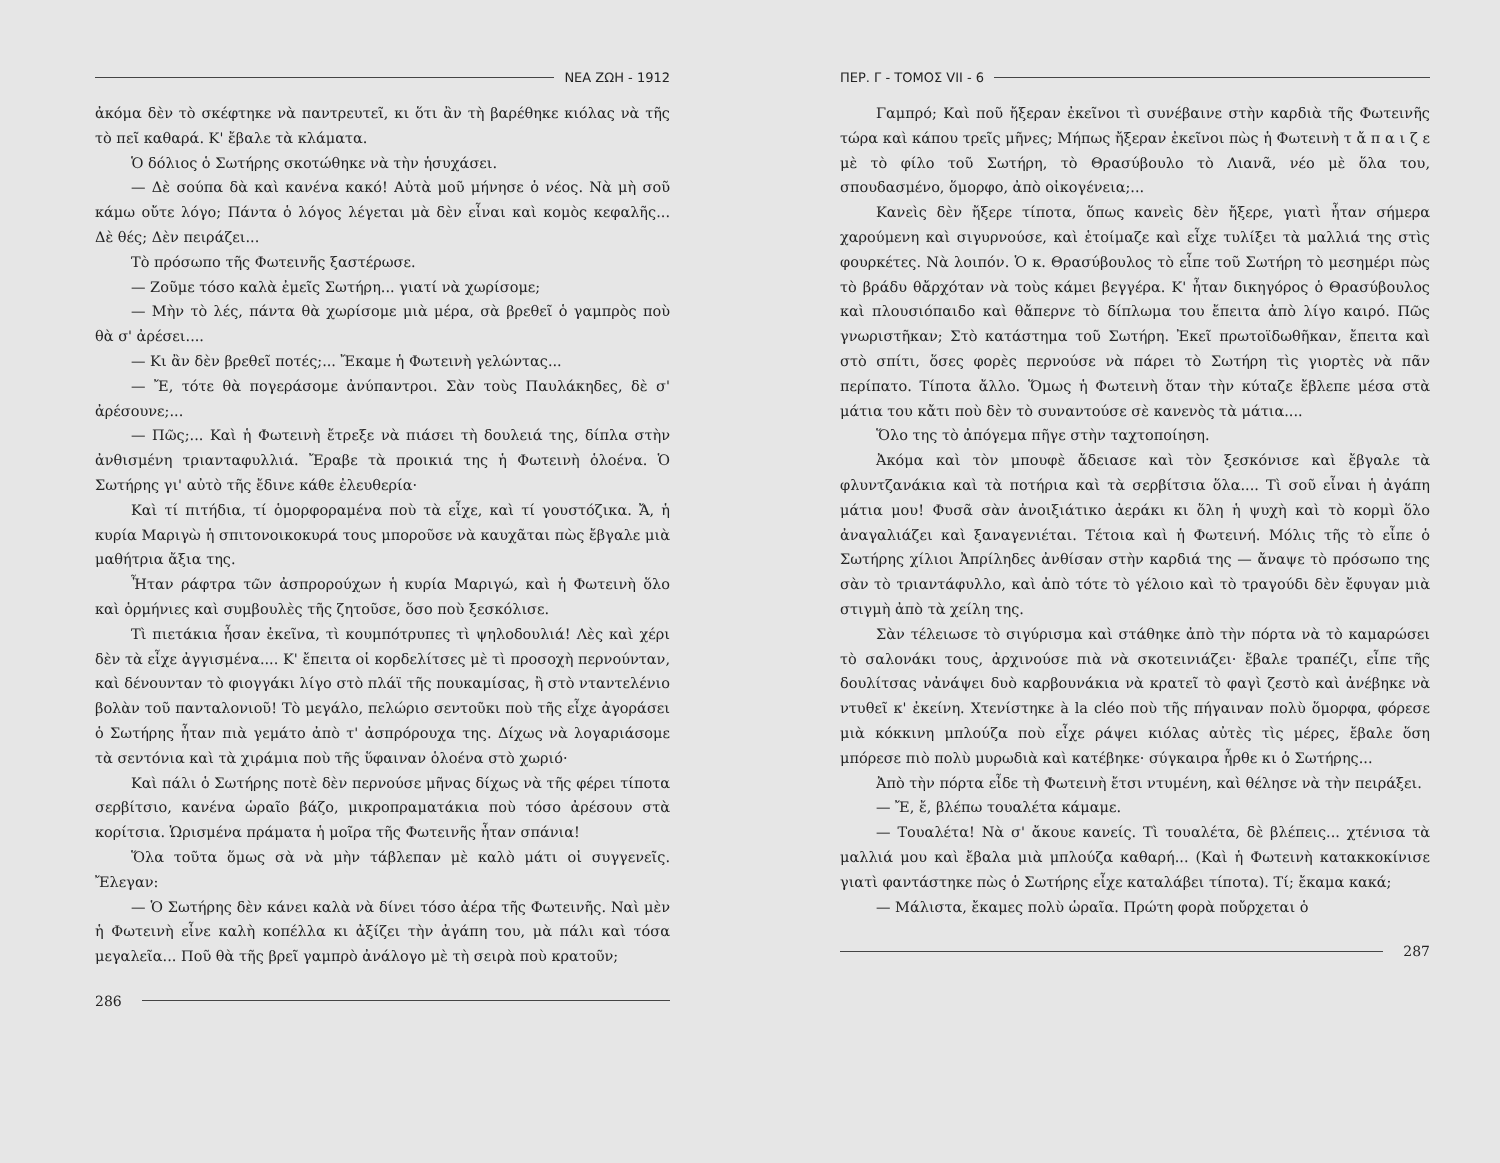ΝΕΑ ΖΩΗ - 1912
ἀκόμα δὲν τὸ σκέφτηκε νὰ παντρευτεῖ, κι ὅτι ἂν τὴ βαρέθηκε κιόλας νὰ τῆς τὸ πεῖ καθαρά. Κ' ἔβαλε τὰ κλάματα.
Ὁ δόλιος ὁ Σωτήρης σκοτώθηκε νὰ τὴν ἡσυχάσει.
— Δὲ σούπα δὰ καὶ κανένα κακό! Αὐτὰ μοῦ μήνησε ὁ νέος. Νὰ μὴ σοῦ κάμω οὔτε λόγο; Πάντα ὁ λόγος λέγεται μὰ δὲν εἶναι καὶ κομὸς κεφαλῆς... Δὲ θές; Δὲν πειράζει...
Τὸ πρόσωπο τῆς Φωτεινῆς ξαστέρωσε.
— Ζοῦμε τόσο καλὰ ἐμεῖς Σωτήρη... γιατί νὰ χωρίσομε;
— Μὴν τὸ λές, πάντα θὰ χωρίσομε μιὰ μέρα, σὰ βρεθεῖ ὁ γαμπρὸς ποὺ θὰ σ' ἀρέσει....
— Κι ἂν δὲν βρεθεῖ ποτές;... Ἔκαμε ἡ Φωτεινὴ γελώντας...
— Ἔ, τότε θὰ πογεράσομε ἀνύπαντροι. Σὰν τοὺς Παυλάκηδες, δὲ σ' ἀρέσουνε;...
— Πῶς;... Καὶ ἡ Φωτεινὴ ἔτρεξε νὰ πιάσει τὴ δουλειά της, δίπλα στὴν ἀνθισμένη τριανταφυλλιά. Ἔραβε τὰ προικιά της ἡ Φωτεινὴ ὁλοένα. Ὁ Σωτήρης γι' αὐτὸ τῆς ἔδινε κάθε ἐλευθερία·
Καὶ τί πιτήδια, τί ὁμορφοραμένα ποὺ τὰ εἶχε, καὶ τί γουστόζικα. Ἄ, ἡ κυρία Μαριγὼ ἡ σπιτονοικοκυρά τους μποροῦσε νὰ καυχᾶται πὼς ἔβγαλε μιὰ μαθήτρια ἄξια της.
Ἦταν ράφτρα τῶν ἀσπρορούχων ἡ κυρία Μαριγώ, καὶ ἡ Φωτεινὴ ὅλο καὶ ὁρμήνιες καὶ συμβουλὲς τῆς ζητοῦσε, ὅσο ποὺ ξεσκόλισε.
Τὶ πιετάκια ἦσαν ἐκεῖνα, τὶ κουμπότρυπες τὶ ψηλοδουλιά! Λὲς καὶ χέρι δὲν τὰ εἶχε ἀγγισμένα.... Κ' ἔπειτα οἱ κορδελίτσες μὲ τὶ προσοχὴ περνούνταν, καὶ δένουνταν τὸ φιογγάκι λίγο στὸ πλάϊ τῆς πουκαμίσας, ἢ στὸ νταντελένιο βολὰν τοῦ πανταλονιοῦ! Τὸ μεγάλο, πελώριο σεντοῦκι ποὺ τῆς εἶχε ἀγοράσει ὁ Σωτήρης ἦταν πιὰ γεμάτο ἀπὸ τ' ἀσπρόρουχα της. Δίχως νὰ λογαριάσομε τὰ σεντόνια καὶ τὰ χιράμια ποὺ τῆς ὕφαιναν ὁλοένα στὸ χωριό·
Καὶ πάλι ὁ Σωτήρης ποτὲ δὲν περνούσε μῆνας δίχως νὰ τῆς φέρει τίποτα σερβίτσιο, κανένα ὡραῖο βάζο, μικροπραματάκια ποὺ τόσο ἀρέσουν στὰ κορίτσια. Ὡρισμένα πράματα ἡ μοῖρα τῆς Φωτεινῆς ἦταν σπάνια!
Ὅλα τοῦτα ὅμως σὰ νὰ μὴν τάβλεπαν μὲ καλὸ μάτι οἱ συγγενεῖς. Ἔλεγαν:
— Ὁ Σωτήρης δὲν κάνει καλὰ νὰ δίνει τόσο ἀέρα τῆς Φωτεινῆς. Ναὶ μὲν ἡ Φωτεινὴ εἶνε καλὴ κοπέλλα κι ἀξίζει τὴν ἀγάπη του, μὰ πάλι καὶ τόσα μεγαλεῖα... Ποῦ θὰ τῆς βρεῖ γαμπρὸ ἀνάλογο μὲ τὴ σειρὰ ποὺ κρατοῦν;
286
ΠΕΡ. Γ - ΤΟΜΟΣ VII - 6
Γαμπρό; Καὶ ποῦ ἤξεραν ἐκεῖνοι τὶ συνέβαινε στὴν καρδιὰ τῆς Φωτεινῆς τώρα καὶ κάπου τρεῖς μῆνες; Μήπως ἤξεραν ἐκεῖνοι πὼς ἡ Φωτεινὴ τ ἄ π α ι ζ ε μὲ τὸ φίλο τοῦ Σωτήρη, τὸ Θρασύβουλο τὸ Λιανᾶ, νέο μὲ ὅλα του, σπουδασμένο, ὅμορφο, ἀπὸ οἰκογένεια;...
Κανεὶς δὲν ἤξερε τίποτα, ὅπως κανεὶς δὲν ἤξερε, γιατὶ ἦταν σήμερα χαρούμενη καὶ σιγυρνούσε, καὶ ἑτοίμαζε καὶ εἶχε τυλίξει τὰ μαλλιά της στὶς φουρκέτες. Νὰ λοιπόν. Ὁ κ. Θρασύβουλος τὸ εἶπε τοῦ Σωτήρη τὸ μεσημέρι πὼς τὸ βράδυ θἄρχόταν νὰ τοὺς κάμει βεγγέρα. Κ' ἦταν δικηγόρος ὁ Θρασύβουλος καὶ πλουσιόπαιδο καὶ θἄπερνε τὸ δίπλωμα του ἔπειτα ἀπὸ λίγο καιρό. Πῶς γνωριστῆκαν; Στὸ κατάστημα τοῦ Σωτήρη. Ἐκεῖ πρωτοϊδωθῆκαν, ἔπειτα καὶ στὸ σπίτι, ὅσες φορὲς περνούσε νὰ πάρει τὸ Σωτήρη τὶς γιορτὲς νὰ πᾶν περίπατο. Τίποτα ἄλλο. Ὅμως ἡ Φωτεινὴ ὅταν τὴν κύταζε ἔβλεπε μέσα στὰ μάτια του κἄτι ποὺ δὲν τὸ συναντούσε σὲ κανενὸς τὰ μάτια....
Ὅλο της τὸ ἀπόγεμα πῆγε στὴν ταχτοποίηση.
Ἀκόμα καὶ τὸν μπουφὲ ἄδειασε καὶ τὸν ξεσκόνισε καὶ ἔβγαλε τὰ φλυντζανάκια καὶ τὰ ποτήρια καὶ τὰ σερβίτσια ὅλα.... Τὶ σοῦ εἶναι ἡ ἀγάπη μάτια μου! Φυσᾶ σὰν ἀνοιξιάτικο ἀεράκι κι ὅλη ἡ ψυχὴ καὶ τὸ κορμὶ ὅλο ἀναγαλιάζει καὶ ξαναγενιέται. Τέτοια καὶ ἡ Φωτεινή. Μόλις τῆς τὸ εἶπε ὁ Σωτήρης χίλιοι Ἀπρίληδες ἀνθίσαν στὴν καρδιά της — ἄναψε τὸ πρόσωπο της σὰν τὸ τριαντάφυλλο, καὶ ἀπὸ τότε τὸ γέλοιο καὶ τὸ τραγούδι δὲν ἔφυγαν μιὰ στιγμὴ ἀπὸ τὰ χείλη της.
Σὰν τέλειωσε τὸ σιγύρισμα καὶ στάθηκε ἀπὸ τὴν πόρτα νὰ τὸ καμαρώσει τὸ σαλονάκι τους, ἀρχινούσε πιὰ νὰ σκοτεινιάζει· ἔβαλε τραπέζι, εἶπε τῆς δουλίτσας νἀνάψει δυὸ καρβουνάκια νὰ κρατεῖ τὸ φαγὶ ζεστὸ καὶ ἀνέβηκε νὰ ντυθεῖ κ' ἐκείνη. Χτενίστηκε à la cléo ποὺ τῆς πήγαιναν πολὺ ὅμορφα, φόρεσε μιὰ κόκκινη μπλούζα ποὺ εἶχε ράψει κιόλας αὐτὲς τὶς μέρες, ἔβαλε ὅση μπόρεσε πιὸ πολὺ μυρωδιὰ καὶ κατέβηκε· σύγκαιρα ἦρθε κι ὁ Σωτήρης...
Ἀπὸ τὴν πόρτα εἶδε τὴ Φωτεινὴ ἔτσι ντυμένη, καὶ θέλησε νὰ τὴν πειράξει.
— Ἔ, ἔ, βλέπω τουαλέτα κάμαμε.
— Τουαλέτα! Νὰ σ' ἄκουε κανείς. Τὶ τουαλέτα, δὲ βλέπεις... χτένισα τὰ μαλλιά μου καὶ ἔβαλα μιὰ μπλούζα καθαρή... (Καὶ ἡ Φωτεινὴ κατακκοκίνισε γιατὶ φαντάστηκε πὼς ὁ Σωτήρης εἶχε καταλάβει τίποτα). Τί; ἔκαμα κακά;
— Μάλιστα, ἔκαμες πολὺ ὡραῖα. Πρώτη φορὰ ποὔρχεται ὁ
287